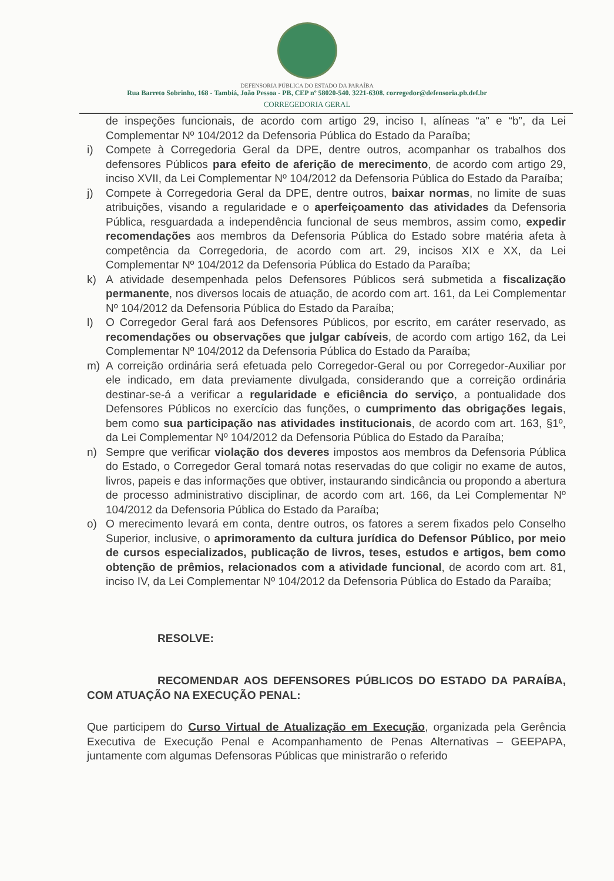DEFENSORIA PÚBLICA DO ESTADO DA PARAÍBA
Rua Barreto Sobrinho, 168 - Tambiá, João Pessoa - PB, CEP nº 58020-540. 3221-6308. corregedor@defensoria.pb.def.br
CORREGEDORIA GERAL
de inspeções funcionais, de acordo com artigo 29, inciso I, alíneas “a” e “b”, da Lei Complementar Nº 104/2012 da Defensoria Pública do Estado da Paraíba;
i) Compete à Corregedoria Geral da DPE, dentre outros, acompanhar os trabalhos dos defensores Públicos para efeito de aferição de merecimento, de acordo com artigo 29, inciso XVII, da Lei Complementar Nº 104/2012 da Defensoria Pública do Estado da Paraíba;
j) Compete à Corregedoria Geral da DPE, dentre outros, baixar normas, no limite de suas atribuições, visando a regularidade e o aperfeiçoamento das atividades da Defensoria Pública, resguardada a independência funcional de seus membros, assim como, expedir recomendações aos membros da Defensoria Pública do Estado sobre matéria afeta à competência da Corregedoria, de acordo com art. 29, incisos XIX e XX, da Lei Complementar Nº 104/2012 da Defensoria Pública do Estado da Paraíba;
k) A atividade desempenhada pelos Defensores Públicos será submetida a fiscalização permanente, nos diversos locais de atuação, de acordo com art. 161, da Lei Complementar Nº 104/2012 da Defensoria Pública do Estado da Paraíba;
l) O Corregedor Geral fará aos Defensores Públicos, por escrito, em caráter reservado, as recomendações ou observações que julgar cabíveis, de acordo com artigo 162, da Lei Complementar Nº 104/2012 da Defensoria Pública do Estado da Paraíba;
m) A correição ordinária será efetuada pelo Corregedor-Geral ou por Corregedor-Auxiliar por ele indicado, em data previamente divulgada, considerando que a correição ordinária destinar-se-á a verificar a regularidade e eficiência do serviço, a pontualidade dos Defensores Públicos no exercício das funções, o cumprimento das obrigações legais, bem como sua participação nas atividades institucionais, de acordo com art. 163, §1º, da Lei Complementar Nº 104/2012 da Defensoria Pública do Estado da Paraíba;
n) Sempre que verificar violação dos deveres impostos aos membros da Defensoria Pública do Estado, o Corregedor Geral tomará notas reservadas do que coligir no exame de autos, livros, papeis e das informações que obtiver, instaurando sindicância ou propondo a abertura de processo administrativo disciplinar, de acordo com art. 166, da Lei Complementar Nº 104/2012 da Defensoria Pública do Estado da Paraíba;
o) O merecimento levará em conta, dentre outros, os fatores a serem fixados pelo Conselho Superior, inclusive, o aprimoramento da cultura jurídica do Defensor Público, por meio de cursos especializados, publicação de livros, teses, estudos e artigos, bem como obtenção de prêmios, relacionados com a atividade funcional, de acordo com art. 81, inciso IV, da Lei Complementar Nº 104/2012 da Defensoria Pública do Estado da Paraíba;
RESOLVE:
RECOMENDAR AOS DEFENSORES PÚBLICOS DO ESTADO DA PARAÍBA, COM ATUAÇÃO NA EXECUÇÃO PENAL:
Que participem do Curso Virtual de Atualização em Execução, organizada pela Gerência Executiva de Execução Penal e Acompanhamento de Penas Alternativas – GEEPAPA, juntamente com algumas Defensoras Públicas que ministrarão o referido